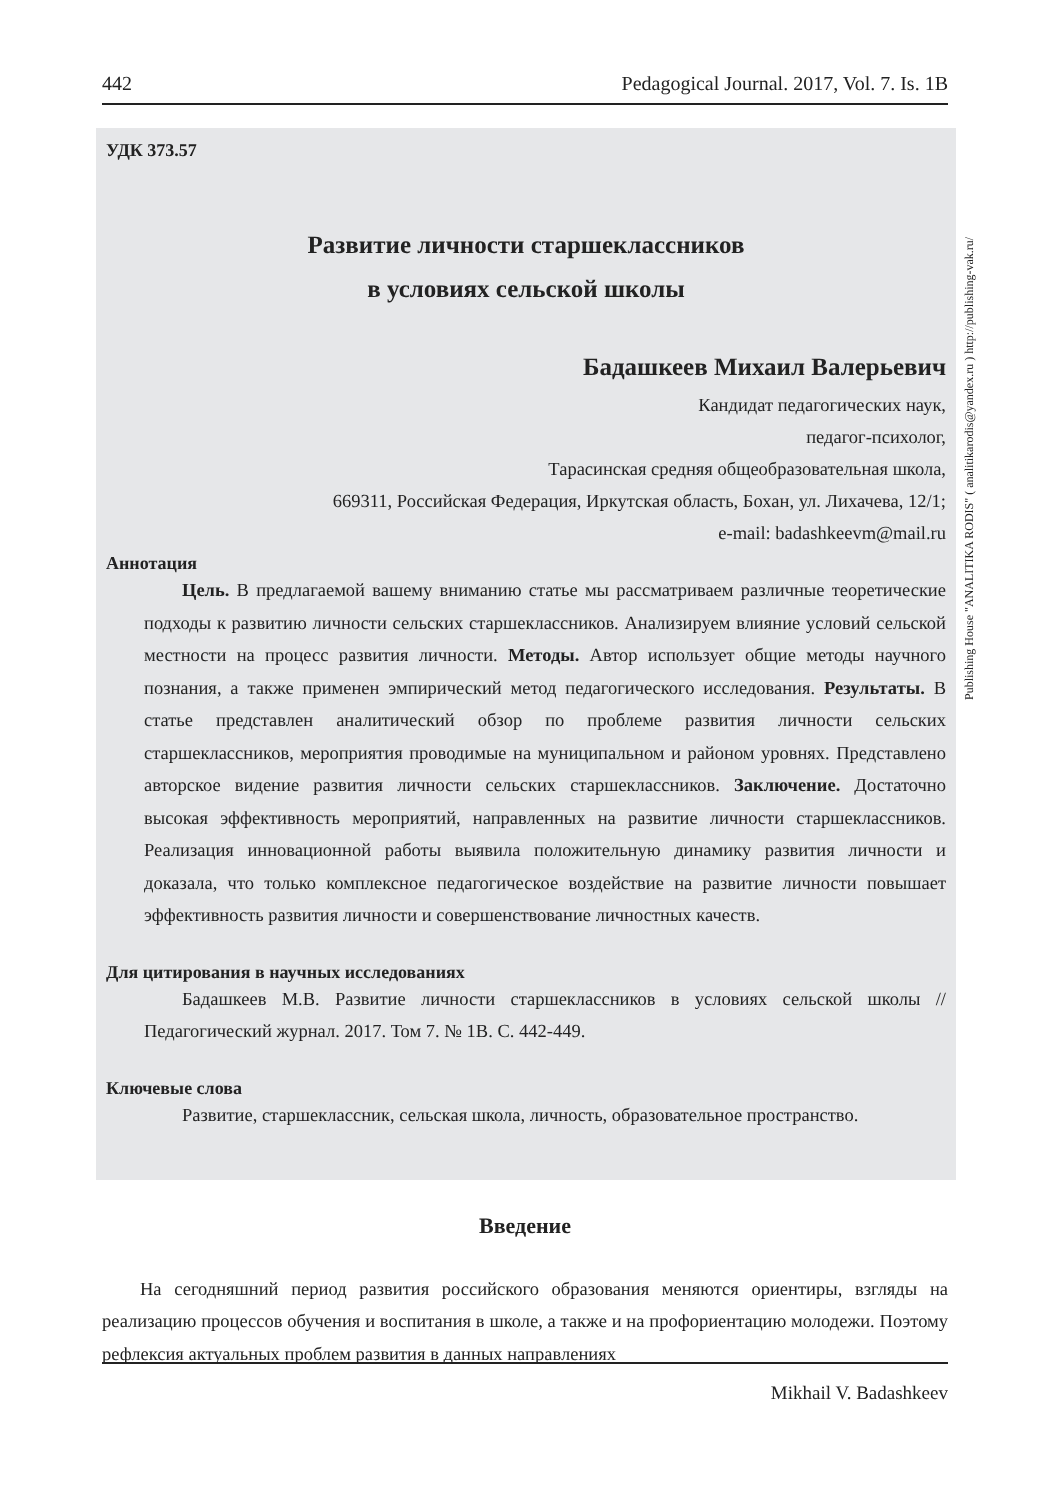442 Pedagogical Journal. 2017, Vol. 7. Is. 1B
УДК 373.57
Развитие личности старшеклассников
в условиях сельской школы
Бадашкеев Михаил Валерьевич
Кандидат педагогических наук,
педагог-психолог,
Тарасинская средняя общеобразовательная школа,
669311, Российская Федерация, Иркутская область, Бохан, ул. Лихачева, 12/1;
e-mail: badashkeevm@mail.ru
Аннотация
Цель. В предлагаемой вашему вниманию статье мы рассматриваем различные теоретические подходы к развитию личности сельских старшеклассников. Анализируем влияние условий сельской местности на процесс развития личности. Методы. Автор использует общие методы научного познания, а также применен эмпирический метод педагогического исследования. Результаты. В статье представлен аналитический обзор по проблеме развития личности сельских старшеклассников, мероприятия проводимые на муниципальном и районом уровнях. Представлено авторское видение развития личности сельских старшеклассников. Заключение. Достаточно высокая эффективность мероприятий, направленных на развитие личности старшеклассников. Реализация инновационной работы выявила положительную динамику развития личности и доказала, что только комплексное педагогическое воздействие на развитие личности повышает эффективность развития личности и совершенствование личностных качеств.
Для цитирования в научных исследованиях
Бадашкеев М.В. Развитие личности старшеклассников в условиях сельской школы // Педагогический журнал. 2017. Том 7. № 1В. С. 442-449.
Ключевые слова
Развитие, старшеклассник, сельская школа, личность, образовательное пространство.
Publishing House "ANALITIKA RODIS" ( analitikarodis@yandex.ru ) http://publishing-vak.ru/
Введение
На сегодняшний период развития российского образования меняются ориентиры, взгляды на реализацию процессов обучения и воспитания в школе, а также и на профориентацию молодежи. Поэтому рефлексия актуальных проблем развития в данных направлениях
Mikhail V. Badashkeev